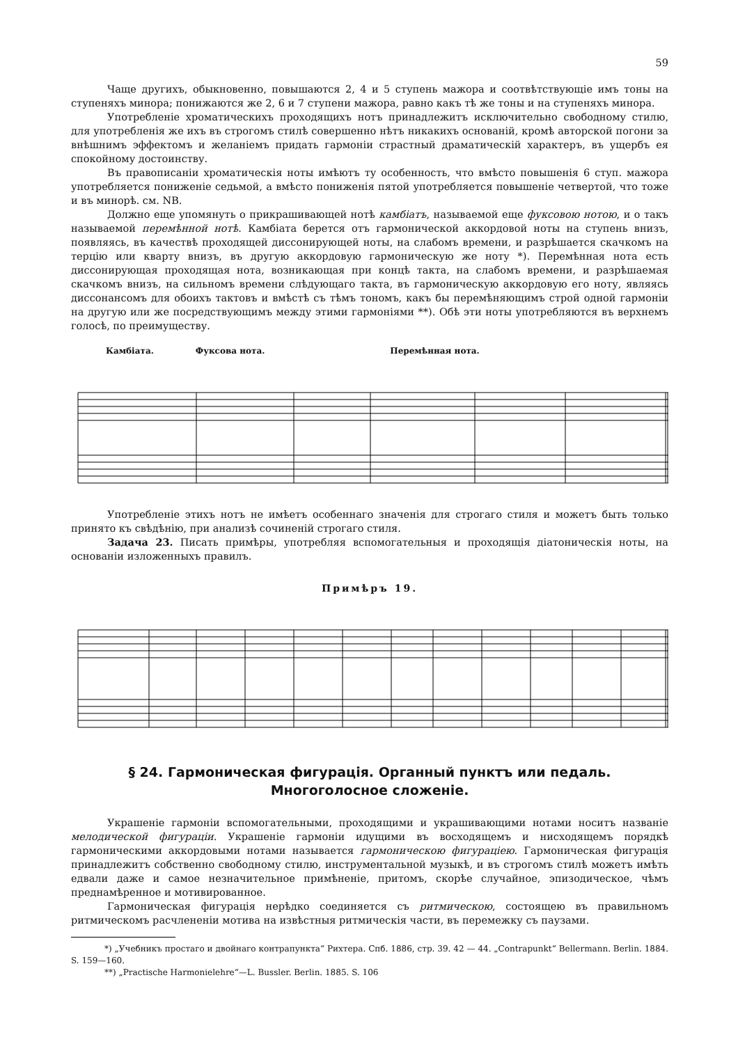59
Чаще другихъ, обыкновенно, повышаются 2, 4 и 5 ступень мажора и соотвѣтствующіе имъ тоны на ступеняхъ минора; понижаются же 2, 6 и 7 ступени мажора, равно какъ тѣ же тоны и на ступеняхъ минора.
Употребленіе хроматическихъ проходящихъ нотъ принадлежитъ исключительно свободному стилю, для употребленія же ихъ въ строгомъ стилѣ совершенно нѣтъ никакихъ основаній, кромѣ авторской погони за внѣшнимъ эффектомъ и желаніемъ придать гармоніи страстный драматическій характеръ, въ ущербъ ея спокойному достоинству.
Въ правописаніи хроматическія ноты имѣютъ ту особенность, что вмѣсто повышенія 6 ступ. мажора употребляется пониженіе седьмой, а вмѣсто пониженія пятой употребляется повышеніе четвертой, что тоже и въ минорѣ. см. NB.
Должно еще упомянуть о прикрашивающей нотѣ камбіатъ, называемой еще фуксовою нотою, и о такъ называемой перемѣнной нотѣ. Камбіата берется отъ гармонической аккордовой ноты на ступень внизъ, появляясь, въ качествѣ проходящей диссонирующей ноты, на слабомъ времени, и разрѣшается скачкомъ на терцію или кварту внизъ, въ другую аккордовую гармоническую же ноту *). Перемѣнная нота есть диссонирующая проходящая нота, возникающая при концѣ такта, на слабомъ времени, и разрѣшаемая скачкомъ внизъ, на сильномъ времени слѣдующаго такта, въ гармоническую аккордовую его ноту, являясь диссонансомъ для обоихъ тактовъ и вмѣстѣ съ тѣмъ тономъ, какъ бы перемѣняющимъ строй одной гармоніи на другую или же посредствующимъ между этими гармоніями **). Обѣ эти ноты употребляются въ верхнемъ голосѣ, по преимуществу.
Камбіата. Фуксова нота. Перемѣнная нота.
Употребленіе этихъ нотъ не имѣетъ особеннаго значенія для строгаго стиля и можетъ быть только принято къ свѣдѣнію, при анализѣ сочиненій строгаго стиля.
Задача 23. Писать примѣры, употребляя вспомогательныя и проходящія діатоническія ноты, на основаніи изложенныхъ правилъ.
Примѣръ 19.
§ 24. Гармоническая фигурація. Органный пунктъ или педаль.
Многоголосное сложеніе.
Украшеніе гармоніи вспомогательными, проходящими и украшивающими нотами носитъ названіе мелодической фигураціи. Украшеніе гармоніи идущими въ восходящемъ и нисходящемъ порядкѣ гармоническими аккордовыми нотами называется гармоническою фигураціею. Гармоническая фигурація принадлежитъ собственно свободному стилю, инструментальной музыкѣ, и въ строгомъ стилѣ можетъ имѣть едвали даже и самое незначительное примѣненіе, притомъ, скорѣе случайное, эпизодическое, чѣмъ преднамѣренное и мотивированное.
Гармоническая фигурація нерѣдко соединяется съ ритмическою, состоящею въ правильномъ ритмическомъ расчлененіи мотива на извѣстныя ритмическія части, въ перемежку съ паузами.
*) „Учебникъ простаго и двойнаго контрапункта“ Рихтера. Спб. 1886, стр. 39. 42 — 44. „Contrapunkt“ Bellermann. Berlin. 1884. S. 159—160.
**) „Practische Harmonielehre“—L. Bussler. Berlin. 1885. S. 106